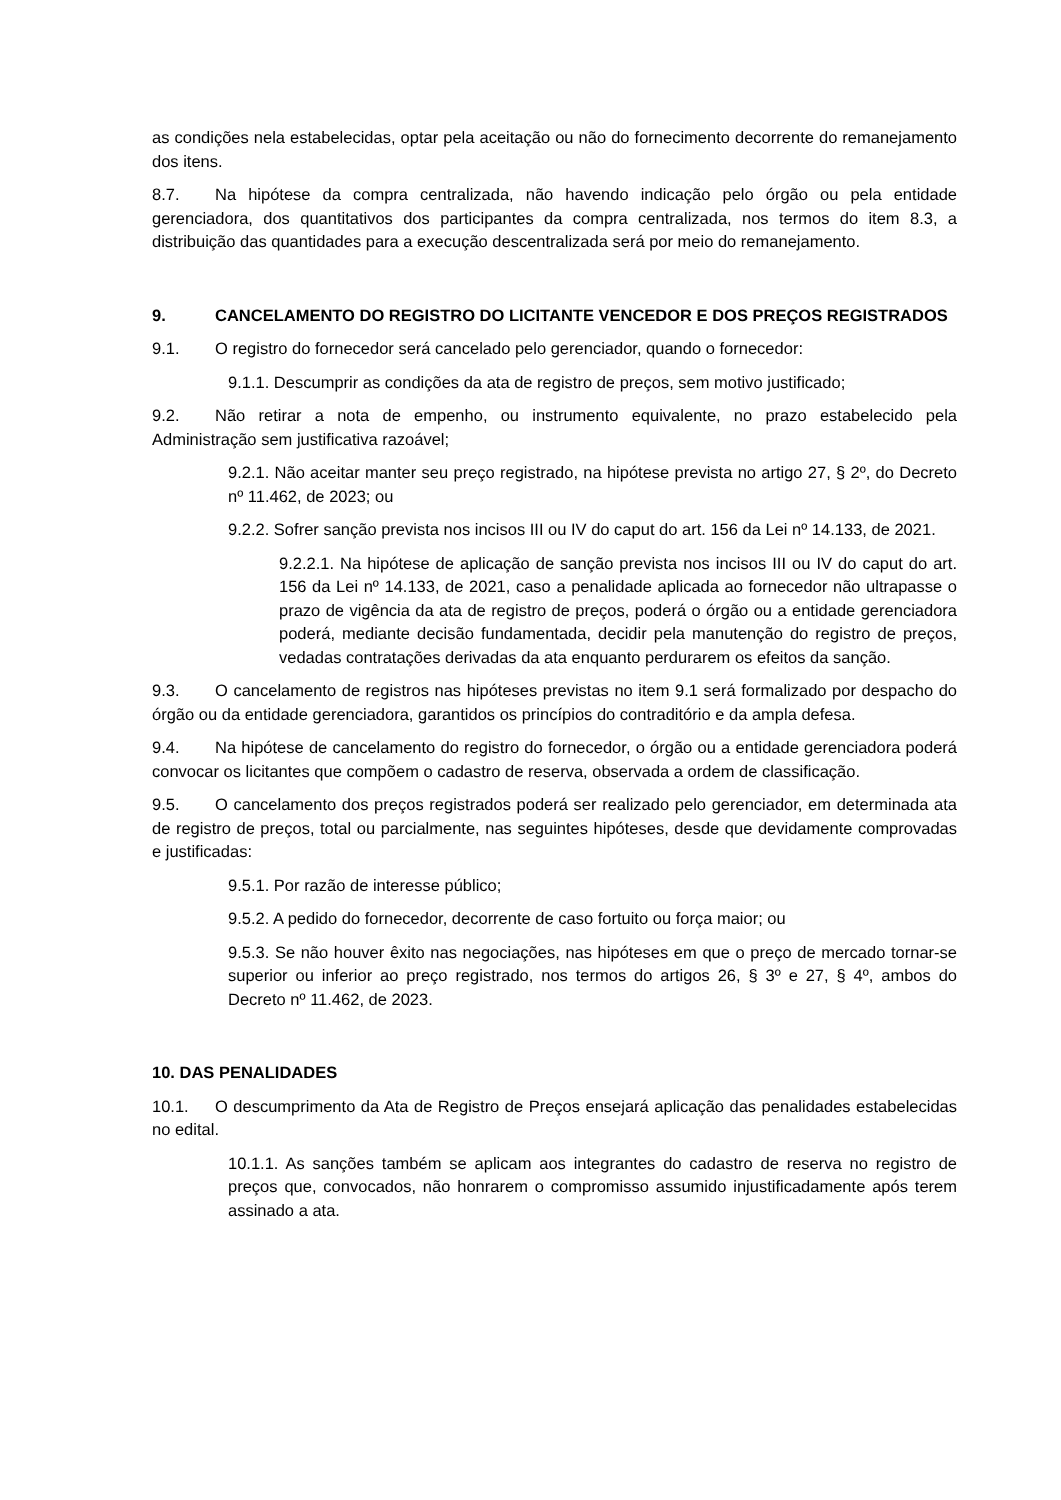as condições nela estabelecidas, optar pela aceitação ou não do fornecimento decorrente do remanejamento dos itens.
8.7. Na hipótese da compra centralizada, não havendo indicação pelo órgão ou pela entidade gerenciadora, dos quantitativos dos participantes da compra centralizada, nos termos do item 8.3, a distribuição das quantidades para a execução descentralizada será por meio do remanejamento.
9. CANCELAMENTO DO REGISTRO DO LICITANTE VENCEDOR E DOS PREÇOS REGISTRADOS
9.1. O registro do fornecedor será cancelado pelo gerenciador, quando o fornecedor:
9.1.1. Descumprir as condições da ata de registro de preços, sem motivo justificado;
9.2. Não retirar a nota de empenho, ou instrumento equivalente, no prazo estabelecido pela Administração sem justificativa razoável;
9.2.1. Não aceitar manter seu preço registrado, na hipótese prevista no artigo 27, § 2º, do Decreto nº 11.462, de 2023; ou
9.2.2. Sofrer sanção prevista nos incisos III ou IV do caput do art. 156 da Lei nº 14.133, de 2021.
9.2.2.1. Na hipótese de aplicação de sanção prevista nos incisos III ou IV do caput do art. 156 da Lei nº 14.133, de 2021, caso a penalidade aplicada ao fornecedor não ultrapasse o prazo de vigência da ata de registro de preços, poderá o órgão ou a entidade gerenciadora poderá, mediante decisão fundamentada, decidir pela manutenção do registro de preços, vedadas contratações derivadas da ata enquanto perdurarem os efeitos da sanção.
9.3. O cancelamento de registros nas hipóteses previstas no item 9.1 será formalizado por despacho do órgão ou da entidade gerenciadora, garantidos os princípios do contraditório e da ampla defesa.
9.4. Na hipótese de cancelamento do registro do fornecedor, o órgão ou a entidade gerenciadora poderá convocar os licitantes que compõem o cadastro de reserva, observada a ordem de classificação.
9.5. O cancelamento dos preços registrados poderá ser realizado pelo gerenciador, em determinada ata de registro de preços, total ou parcialmente, nas seguintes hipóteses, desde que devidamente comprovadas e justificadas:
9.5.1. Por razão de interesse público;
9.5.2. A pedido do fornecedor, decorrente de caso fortuito ou força maior; ou
9.5.3. Se não houver êxito nas negociações, nas hipóteses em que o preço de mercado tornar-se superior ou inferior ao preço registrado, nos termos do artigos 26, § 3º e 27, § 4º, ambos do Decreto nº 11.462, de 2023.
10. DAS PENALIDADES
10.1. O descumprimento da Ata de Registro de Preços ensejará aplicação das penalidades estabelecidas no edital.
10.1.1. As sanções também se aplicam aos integrantes do cadastro de reserva no registro de preços que, convocados, não honrarem o compromisso assumido injustificadamente após terem assinado a ata.